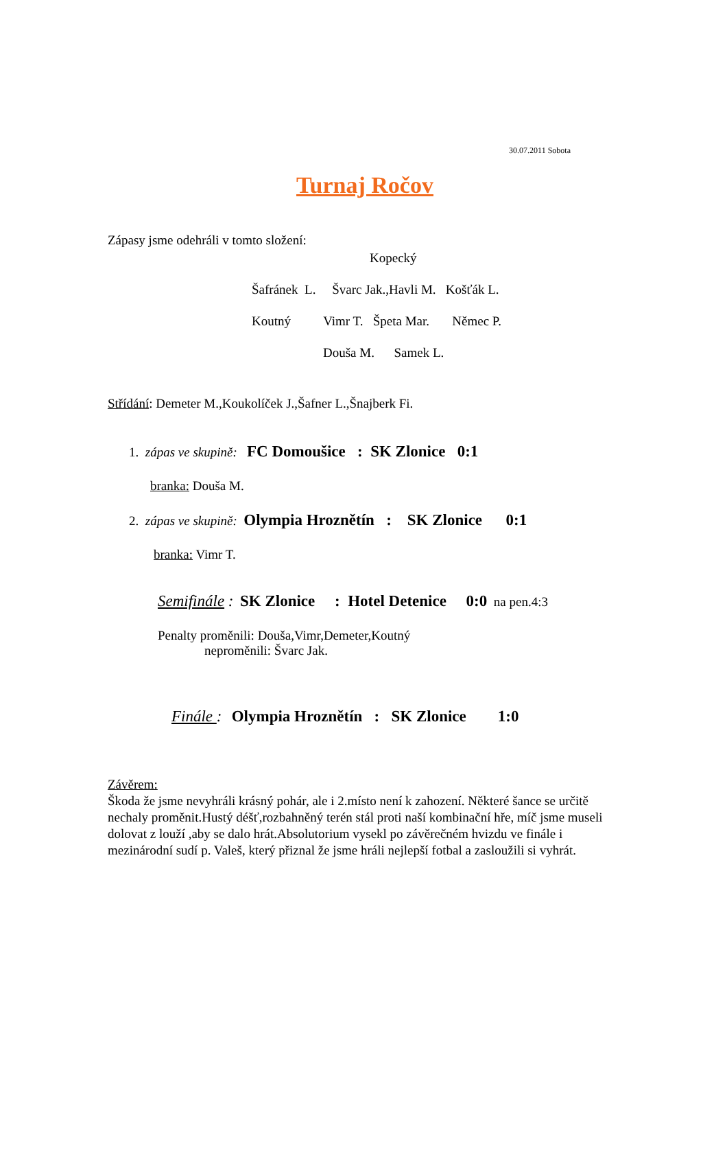30.07.2011 Sobota
Turnaj Ročov
Zápasy jsme odehráli v tomto složení:
Kopecký
Šafránek L. Švarc Jak.,Havli M. Košťák L.
Koutný Vimr T. Špeta Mar. Němec P.
Douša M. Samek L.
Střídání: Demeter M.,Koukolíček J.,Šafner L.,Šnajberk Fi.
1. zápas ve skupině: FC Domoušice : SK Zlonice 0:1
branka: Douša M.
2. zápas ve skupině: Olympia Hroznětín : SK Zlonice 0:1
branka: Vimr T.
Semifinále : SK Zlonice : Hotel Detenice 0:0 na pen.4:3
Penalty proměnili: Douša,Vimr,Demeter,Koutný
neproměnili: Švarc Jak.
Finále : Olympia Hroznětín : SK Zlonice 1:0
Závěrem:
Škoda že jsme nevyhráli krásný pohár, ale i 2.místo není k zahození. Některé šance se určitě nechaly proměnit.Hustý déšť,rozbahněný terén stál proti naší kombinační hře, míč jsme museli dolovat z louží ,aby se dalo hrát.Absolutorium vysekl po závěrečném hvizdu ve finále i mezinárodní sudí p. Valeš, který přiznal že jsme hráli nejlepší fotbal a zasloužili si vyhrát.